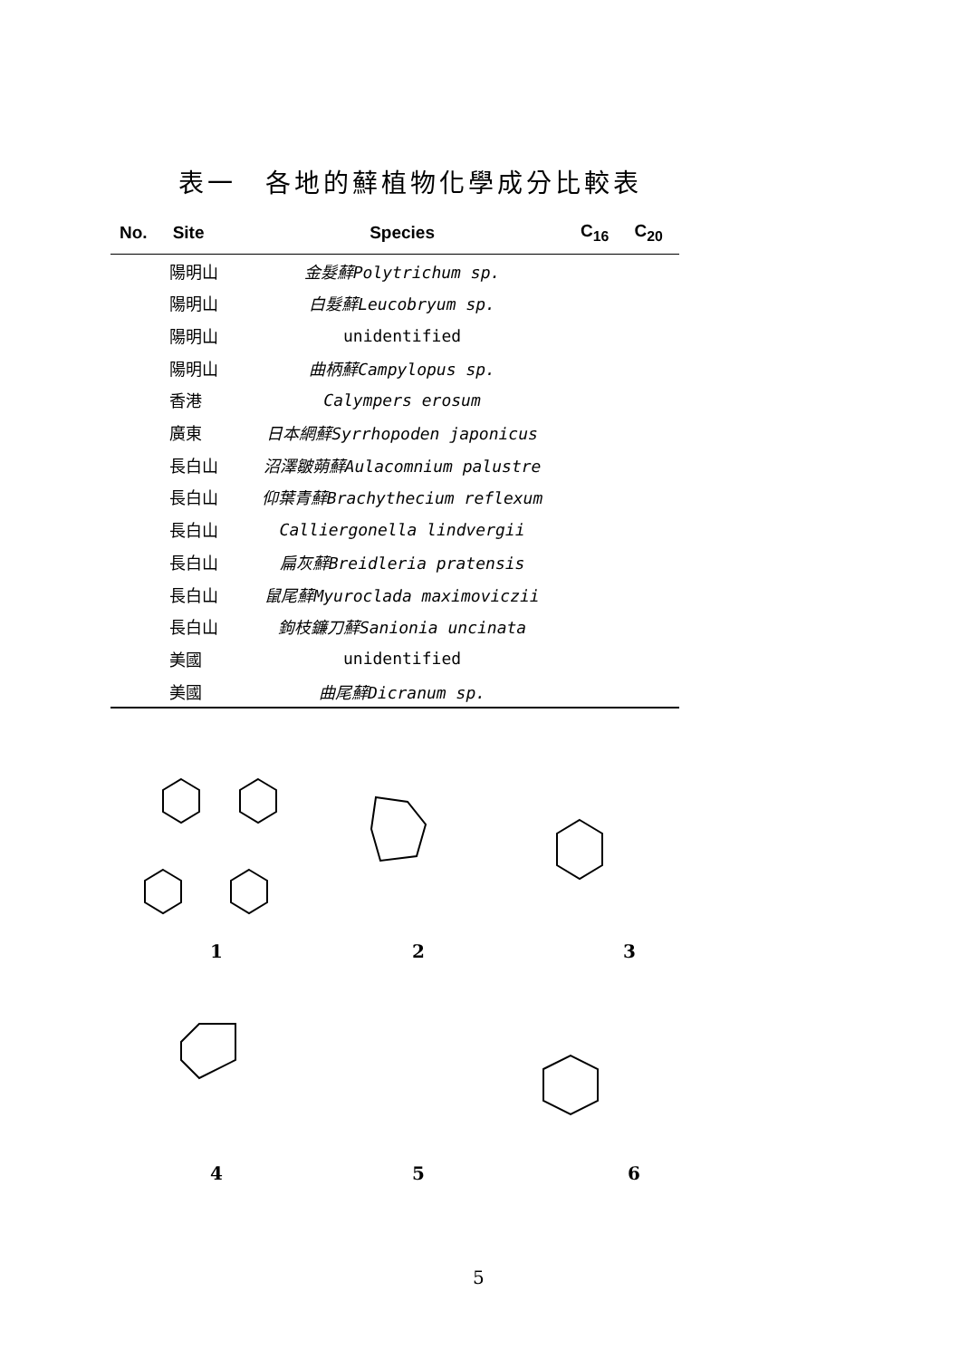表一　各地的蘚植物化學成分比較表
| No. | Site | Species | C<sub>16</sub> | C<sub>20</sub> |
| --- | --- | --- | --- | --- |
| | 陽明山 | 金髮蘚Polytrichum sp. | | |
| | 陽明山 | 白髮蘚Leucobryum sp. | | |
| | 陽明山 | unidentified | | |
| | 陽明山 | 曲柄蘚Campylopus sp. | | |
| | 香港 | Calympers erosum | | |
| | 廣東 | 日本網蘚Syrrhopoden japonicus | | |
| | 長白山 | 沼澤皺蒴蘚Aulacomnium palustre | | |
| | 長白山 | 仰葉青蘚Brachythecium reflexum | | |
| | 長白山 | Calliergonella lindvergii | | |
| | 長白山 | 扁灰蘚Breidleria pratensis | | |
| | 長白山 | 鼠尾蘚Myuroclada maximoviczii | | |
| | 長白山 | 鉤枝鐮刀蘚Sanionia uncinata | | |
| | 美國 | unidentified | | |
| | 美國 | 曲尾蘚Dicranum sp. | | |
1 2 3
4 5 6
5